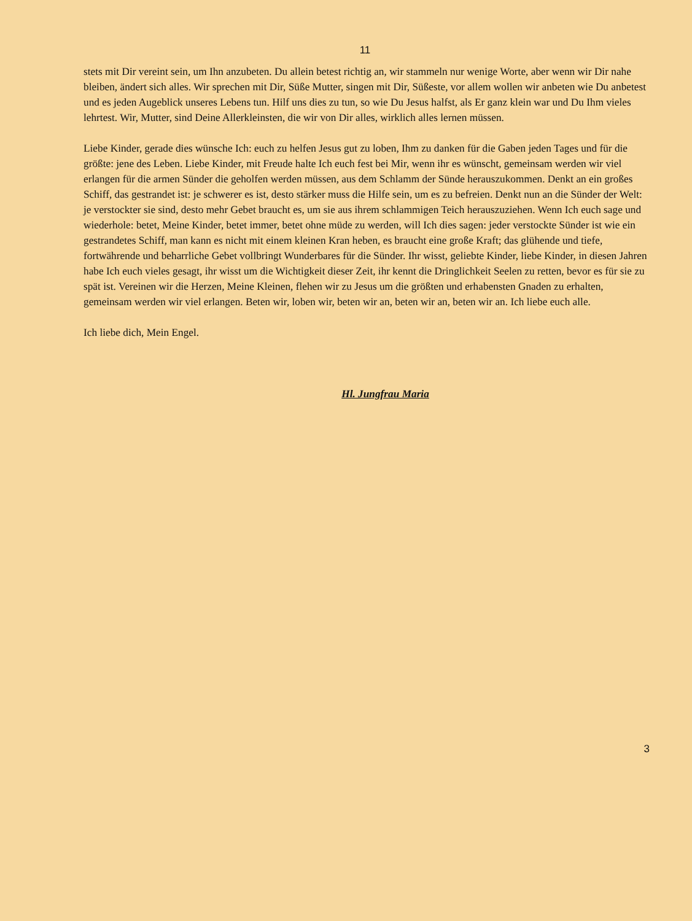11
stets mit Dir vereint sein, um Ihn anzubeten. Du allein betest richtig an, wir stammeln nur wenige Worte, aber wenn wir Dir nahe bleiben, ändert sich alles. Wir sprechen mit Dir, Süße Mutter, singen mit Dir, Süßeste, vor allem wollen wir anbeten wie Du anbetest und es jeden Augeblick unseres Lebens tun. Hilf uns dies zu tun, so wie Du Jesus halfst, als Er ganz klein war und Du Ihm vieles lehrtest. Wir, Mutter, sind Deine Allerkleinsten, die wir von Dir alles, wirklich alles lernen müssen.
Liebe Kinder, gerade dies wünsche Ich: euch zu helfen Jesus gut zu loben, Ihm zu danken für die Gaben jeden Tages und für die größte: jene des Leben. Liebe Kinder, mit Freude halte Ich euch fest bei Mir, wenn ihr es wünscht, gemeinsam werden wir viel erlangen für die armen Sünder die geholfen werden müssen, aus dem Schlamm der Sünde herauszukommen. Denkt an ein großes Schiff, das gestrandet ist: je schwerer es ist, desto stärker muss die Hilfe sein, um es zu befreien. Denkt nun an die Sünder der Welt: je verstockter sie sind, desto mehr Gebet braucht es, um sie aus ihrem schlammigen Teich herauszuziehen. Wenn Ich euch sage und wiederhole: betet, Meine Kinder, betet immer, betet ohne müde zu werden, will Ich dies sagen: jeder verstockte Sünder ist wie ein gestrandetes Schiff, man kann es nicht mit einem kleinen Kran heben, es braucht eine große Kraft; das glühende und tiefe, fortwährende und beharrliche Gebet vollbringt Wunderbares für die Sünder. Ihr wisst, geliebte Kinder, liebe Kinder, in diesen Jahren habe Ich euch vieles gesagt, ihr wisst um die Wichtigkeit dieser Zeit, ihr kennt die Dringlichkeit Seelen zu retten, bevor es für sie zu spät ist. Vereinen wir die Herzen, Meine Kleinen, flehen wir zu Jesus um die größten und erhabensten Gnaden zu erhalten, gemeinsam werden wir viel erlangen. Beten wir, loben wir, beten wir an, beten wir an, beten wir an. Ich liebe euch alle.
Ich liebe dich, Mein Engel.
Hl. Jungfrau Maria
3